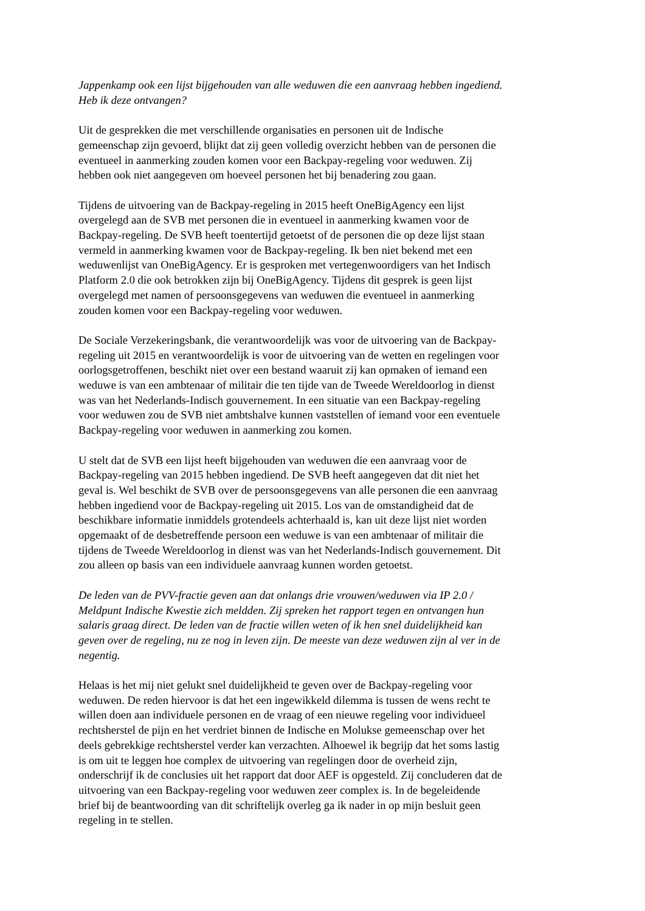Jappenkamp ook een lijst bijgehouden van alle weduwen die een aanvraag hebben ingediend.
Heb ik deze ontvangen?
Uit de gesprekken die met verschillende organisaties en personen uit de Indische
gemeenschap zijn gevoerd, blijkt dat zij geen volledig overzicht hebben van de personen die
eventueel in aanmerking zouden komen voor een Backpay-regeling voor weduwen. Zij
hebben ook niet aangegeven om hoeveel personen het bij benadering zou gaan.
Tijdens de uitvoering van de Backpay-regeling in 2015 heeft OneBigAgency een lijst
overgelegd aan de SVB met personen die in eventueel in aanmerking kwamen voor de
Backpay-regeling. De SVB heeft toentertijd getoetst of de personen die op deze lijst staan
vermeld in aanmerking kwamen voor de Backpay-regeling. Ik ben niet bekend met een
weduwenlijst van OneBigAgency. Er is gesproken met vertegenwoordigers van het Indisch
Platform 2.0 die ook betrokken zijn bij OneBigAgency. Tijdens dit gesprek is geen lijst
overgelegd met namen of persoonsgegevens van weduwen die eventueel in aanmerking
zouden komen voor een Backpay-regeling voor weduwen.
De Sociale Verzekeringsbank, die verantwoordelijk was voor de uitvoering van de Backpay-
regeling uit 2015 en verantwoordelijk is voor de uitvoering van de wetten en regelingen voor
oorlogsgetroffenen, beschikt niet over een bestand waaruit zij kan opmaken of iemand een
weduwe is van een ambtenaar of militair die ten tijde van de Tweede Wereldoorlog in dienst
was van het Nederlands-Indisch gouvernement. In een situatie van een Backpay-regeling
voor weduwen zou de SVB niet ambtshalve kunnen vaststellen of iemand voor een eventuele
Backpay-regeling voor weduwen in aanmerking zou komen.
U stelt dat de SVB een lijst heeft bijgehouden van weduwen die een aanvraag voor de
Backpay-regeling van 2015 hebben ingediend. De SVB heeft aangegeven dat dit niet het
geval is. Wel beschikt de SVB over de persoonsgegevens van alle personen die een aanvraag
hebben ingediend voor de Backpay-regeling uit 2015. Los van de omstandigheid dat de
beschikbare informatie inmiddels grotendeels achterhaald is, kan uit deze lijst niet worden
opgemaakt of de desbetreffende persoon een weduwe is van een ambtenaar of militair die
tijdens de Tweede Wereldoorlog in dienst was van het Nederlands-Indisch gouvernement. Dit
zou alleen op basis van een individuele aanvraag kunnen worden getoetst.
De leden van de PVV-fractie geven aan dat onlangs drie vrouwen/weduwen via IP 2.0 /
Meldpunt Indische Kwestie zich meldden. Zij spreken het rapport tegen en ontvangen hun
salaris graag direct. De leden van de fractie willen weten of ik hen snel duidelijkheid kan
geven over de regeling, nu ze nog in leven zijn. De meeste van deze weduwen zijn al ver in de
negentig.
Helaas is het mij niet gelukt snel duidelijkheid te geven over de Backpay-regeling voor
weduwen. De reden hiervoor is dat het een ingewikkeld dilemma is tussen de wens recht te
willen doen aan individuele personen en de vraag of een nieuwe regeling voor individueel
rechtsherstel de pijn en het verdriet binnen de Indische en Molukse gemeenschap over het
deels gebrekkige rechtsherstel verder kan verzachten. Alhoewel ik begrijp dat het soms lastig
is om uit te leggen hoe complex de uitvoering van regelingen door de overheid zijn,
onderschrijf ik de conclusies uit het rapport dat door AEF is opgesteld. Zij concluderen dat de
uitvoering van een Backpay-regeling voor weduwen zeer complex is. In de begeleidende
brief bij de beantwoording van dit schriftelijk overleg ga ik nader in op mijn besluit geen
regeling in te stellen.